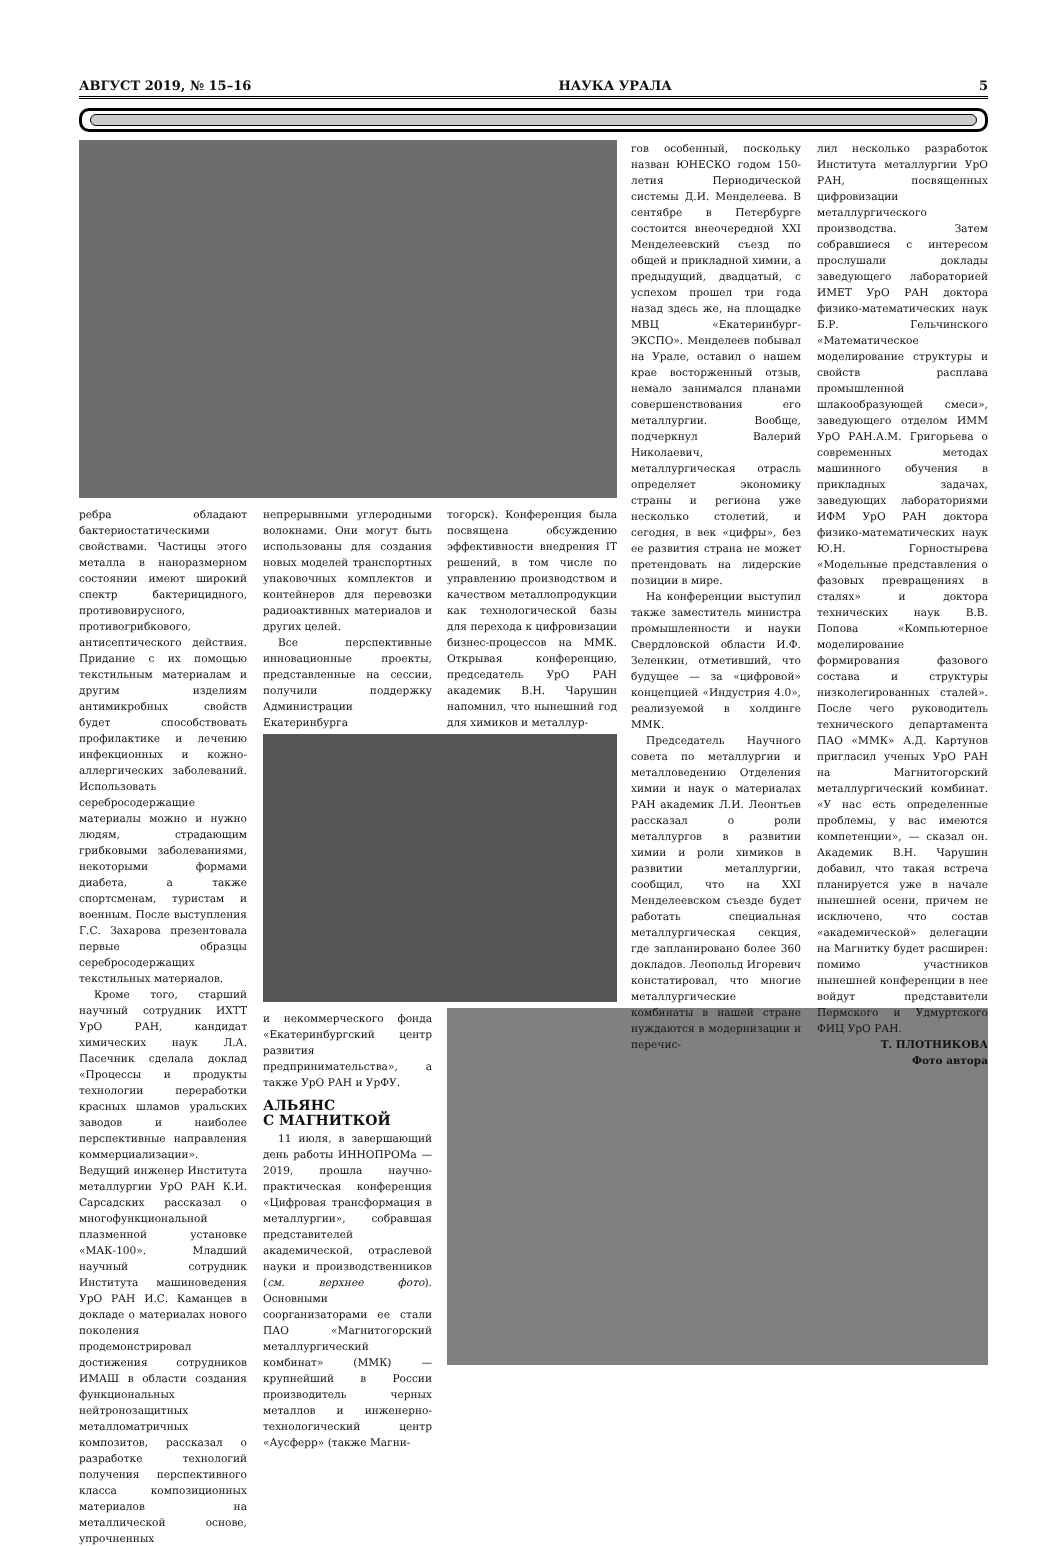АВГУСТ 2019, № 15–16 НАУКА УРАЛА 5
ребра обладают бактериостатическими свойствами. Частицы этого металла в наноразмерном состоянии имеют широкий спектр бактерицидного, противовирусного, противогрибкового, антисептического действия. Придание с их помощью текстильным материалам и другим изделиям антимикробных свойств будет способствовать профилактике и лечению инфекционных и кожно-аллергических заболеваний. Использовать серебросодержащие материалы можно и нужно людям, страдающим грибковыми заболеваниями, некоторыми формами диабета, а также спортсменам, туристам и военным. После выступления Г.С. Захарова презентовала первые образцы серебросодержащих текстильных материалов.
Кроме того, старший научный сотрудник ИХТТ УрО РАН, кандидат химических наук Л.А. Пасечник сделала доклад «Процессы и продукты технологии переработки красных шламов уральских заводов и наиболее перспективные направления коммерциализации». Ведущий инженер Института металлургии УрО РАН К.И. Сарсадских рассказал о многофункциональной плазменной установке «МАК-100». Младший научный сотрудник Института машиноведения УрО РАН И.С. Каманцев в докладе о материалах нового поколения продемонстрировал достижения сотрудников ИМАШ в области создания функциональных нейтронозащитных металломатричных композитов, рассказал о разработке технологий получения перспективного класса композиционных материалов на металлической основе, упрочненных
непрерывными углеродными волокнами. Они могут быть использованы для создания новых моделей транспортных упаковочных комплектов и контейнеров для перевозки радиоактивных материалов и других целей.
Все перспективные инновационные проекты, представленные на сессии, получили поддержку Администрации Екатеринбурга
тогорск). Конференция была посвящена обсуждению эффективности внедрения IT решений, в том числе по управлению производством и качеством металлопродукции как технологической базы для перехода к цифровизации бизнес-процессов на ММК. Открывая конференцию, председатель УрО РАН академик В.Н. Чарушин напомнил, что нынешний год для химиков и металлур-
и некоммерческого фонда «Екатеринбургский центр развития предпринимательства», а также УрО РАН и УрФУ.
АЛЬЯНС
С МАГНИТКОЙ
11 июля, в завершающий день работы ИННОПРОМа — 2019, прошла научно-практическая конференция «Цифровая трансформация в металлургии», собравшая представителей академической, отраслевой науки и производственников (см. верхнее фото). Основными соорганизаторами ее стали ПАО «Магнитогорский металлургический комбинат» (ММК) — крупнейший в России производитель черных металлов и инженерно-технологический центр «Аусферр» (также Магни-
гов особенный, поскольку назван ЮНЕСКО годом 150-летия Периодической системы Д.И. Менделеева. В сентябре в Петербурге состоится внеочередной XXI Менделеевский съезд по общей и прикладной химии, а предыдущий, двадцатый, с успехом прошел три года назад здесь же, на площадке МВЦ «Екатеринбург-ЭКСПО». Менделеев побывал на Урале, оставил о нашем крае восторженный отзыв, немало занимался планами совершенствования его металлургии. Вообще, подчеркнул Валерий Николаевич, металлургическая отрасль определяет экономику страны и региона уже несколько столетий, и сегодня, в век «цифры», без ее развития страна не может претендовать на лидерские позиции в мире.
На конференции выступил также заместитель министра промышленности и науки Свердловской области И.Ф. Зеленкин, отметивший, что будущее — за «цифровой» концепцией «Индустрия 4.0», реализуемой в холдинге ММК.
Председатель Научного совета по металлургии и металловедению Отделения химии и наук о материалах РАН академик Л.И. Леонтьев рассказал о роли металлургов в развитии химии и роли химиков в развитии металлургии, сообщил, что на XXI Менделеевском съезде будет работать специальная металлургическая секция, где запланировано более 360 докладов. Леопольд Игоревич констатировал, что многие металлургические комбинаты в нашей стране нуждаются в модернизации и перечис-
лил несколько разработок Института металлургии УрО РАН, посвященных цифровизации металлургического производства. Затем собравшиеся с интересом прослушали доклады заведующего лабораторией ИМЕТ УрО РАН доктора физико-математических наук Б.Р. Гельчинского «Математическое моделирование структуры и свойств расплава промышленной шлакообразующей смеси», заведующего отделом ИММ УрО РАН.А.М. Григорьева о современных методах машинного обучения в прикладных задачах, заведующих лабораториями ИФМ УрО РАН доктора физико-математических наук Ю.Н. Горностырева «Модельные представления о фазовых превращениях в сталях» и доктора технических наук В.В. Попова «Компьютерное моделирование формирования фазового состава и структуры низколегированных сталей». После чего руководитель технического департамента ПАО «ММК» А.Д. Картунов пригласил ученых УрО РАН на Магнитогорский металлургический комбинат. «У нас есть определенные проблемы, у вас имеются компетенции», — сказал он. Академик В.Н. Чарушин добавил, что такая встреча планируется уже в начале нынешней осени, причем не исключено, что состав «академической» делегации на Магнитку будет расширен: помимо участников нынешней конференции в нее войдут представители Пермского и Удмуртского ФИЦ УрО РАН.
Т. ПЛОТНИКОВА
Фото автора